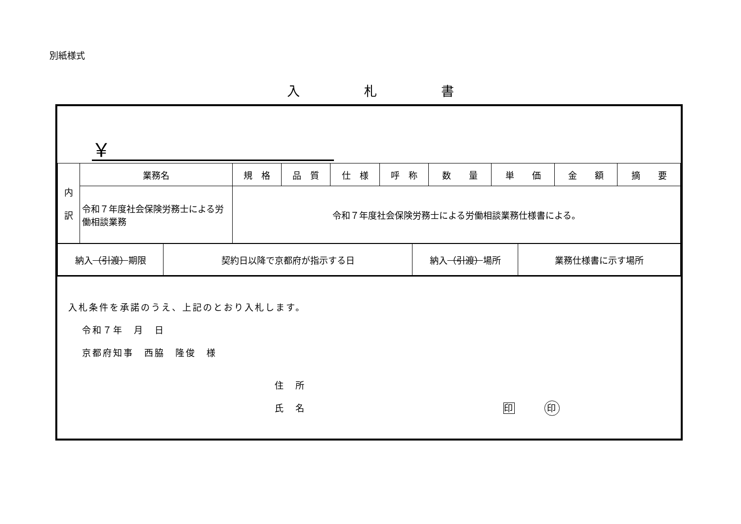別紙様式
入　　　　　札　　　　　書
￥
| 内 訳 | 業務名 | 規 格 | 品 質 | 仕 様 | 呼 称 | 数 量 | 単 価 | 金 額 | 摘 要 |
| | 令和７年度社会保険労務士による労働相談業務 | 令和７年度社会保険労務士による労働相談業務仕様書による。 | | | | | | | |
| 納入 （引渡） 期限 | 契約日以降で京都府が指示する日 | 納入 （引渡） 場所 | 業務仕様書に示す場所 |
入札条件を承諾のうえ、上記のとおり入札します。
令和７年　月　日
京都府知事　西脇　隆俊　様
住　所
氏　名 印 印